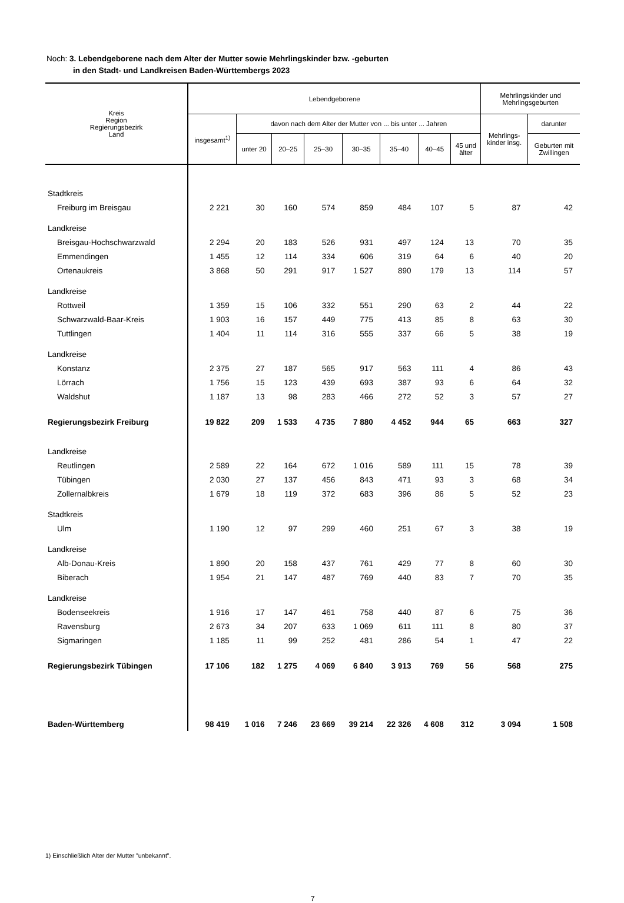Noch: 3. Lebendgeborene nach dem Alter der Mutter sowie Mehrlingskinder bzw. -geburten
in den Stadt- und Landkreisen Baden-Württembergs 2023
| Kreis Region Regierungsbezirk Land | Lebendgeborene | | | | | | | | Mehrlingskinder und Mehrlingsgeburten | |
| --- | --- | --- | --- | --- | --- | --- | --- | --- | --- | --- |
| | insgesamt<sup>1)</sup> | davon nach dem Alter der Mutter von ... bis unter ... Jahren | | | | | | | Mehrlings- kinder insg. | darunter |
| | | unter 20 | 20–25 | 25–30 | 30–35 | 35–40 | 40–45 | 45 und älter | | Geburten mit Zwillingen |
| Stadtkreis | | | | | | | | | | |
| Freiburg im Breisgau | 2 221 | 30 | 160 | 574 | 859 | 484 | 107 | 5 | 87 | 42 |
| Landkreise | | | | | | | | | | |
| Breisgau-Hochschwarzwald | 2 294 | 20 | 183 | 526 | 931 | 497 | 124 | 13 | 70 | 35 |
| Emmendingen | 1 455 | 12 | 114 | 334 | 606 | 319 | 64 | 6 | 40 | 20 |
| Ortenaukreis | 3 868 | 50 | 291 | 917 | 1 527 | 890 | 179 | 13 | 114 | 57 |
| Landkreise | | | | | | | | | | |
| Rottweil | 1 359 | 15 | 106 | 332 | 551 | 290 | 63 | 2 | 44 | 22 |
| Schwarzwald-Baar-Kreis | 1 903 | 16 | 157 | 449 | 775 | 413 | 85 | 8 | 63 | 30 |
| Tuttlingen | 1 404 | 11 | 114 | 316 | 555 | 337 | 66 | 5 | 38 | 19 |
| Landkreise | | | | | | | | | | |
| Konstanz | 2 375 | 27 | 187 | 565 | 917 | 563 | 111 | 4 | 86 | 43 |
| Lörrach | 1 756 | 15 | 123 | 439 | 693 | 387 | 93 | 6 | 64 | 32 |
| Waldshut | 1 187 | 13 | 98 | 283 | 466 | 272 | 52 | 3 | 57 | 27 |
| Regierungsbezirk Freiburg | 19 822 | 209 | 1 533 | 4 735 | 7 880 | 4 452 | 944 | 65 | 663 | 327 |
| Landkreise | | | | | | | | | | |
| Reutlingen | 2 589 | 22 | 164 | 672 | 1 016 | 589 | 111 | 15 | 78 | 39 |
| Tübingen | 2 030 | 27 | 137 | 456 | 843 | 471 | 93 | 3 | 68 | 34 |
| Zollernalbkreis | 1 679 | 18 | 119 | 372 | 683 | 396 | 86 | 5 | 52 | 23 |
| Stadtkreis | | | | | | | | | | |
| Ulm | 1 190 | 12 | 97 | 299 | 460 | 251 | 67 | 3 | 38 | 19 |
| Landkreise | | | | | | | | | | |
| Alb-Donau-Kreis | 1 890 | 20 | 158 | 437 | 761 | 429 | 77 | 8 | 60 | 30 |
| Biberach | 1 954 | 21 | 147 | 487 | 769 | 440 | 83 | 7 | 70 | 35 |
| Landkreise | | | | | | | | | | |
| Bodenseekreis | 1 916 | 17 | 147 | 461 | 758 | 440 | 87 | 6 | 75 | 36 |
| Ravensburg | 2 673 | 34 | 207 | 633 | 1 069 | 611 | 111 | 8 | 80 | 37 |
| Sigmaringen | 1 185 | 11 | 99 | 252 | 481 | 286 | 54 | 1 | 47 | 22 |
| Regierungsbezirk Tübingen | 17 106 | 182 | 1 275 | 4 069 | 6 840 | 3 913 | 769 | 56 | 568 | 275 |
| Baden-Württemberg | 98 419 | 1 016 | 7 246 | 23 669 | 39 214 | 22 326 | 4 608 | 312 | 3 094 | 1 508 |
1) Einschließlich Alter der Mutter "unbekannt".
7